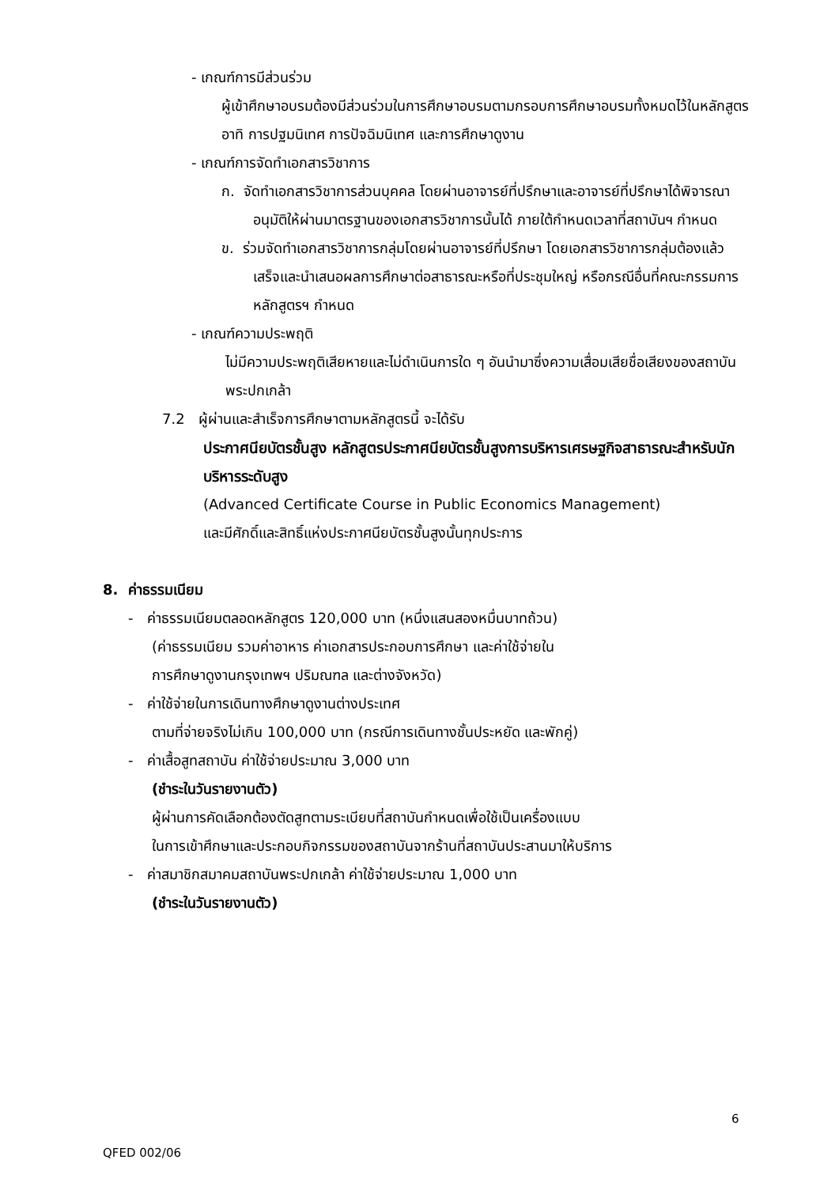- เกณฑ์การมีส่วนร่วม
ผู้เข้าศึกษาอบรมต้องมีส่วนร่วมในการศึกษาอบรมตามกรอบการศึกษาอบรมทั้งหมดไว้ในหลักสูตร อาทิ การปฐมนิเทศ การปัจฉิมนิเทศ และการศึกษาดูงาน
- เกณฑ์การจัดทำเอกสารวิชาการ
ก. จัดทำเอกสารวิชาการส่วนบุคคล โดยผ่านอาจารย์ที่ปรึกษาและอาจารย์ที่ปรึกษาได้พิจารณาอนุมัติให้ผ่านมาตรฐานของเอกสารวิชาการนั้นได้ ภายใต้กำหนดเวลาที่สถาบันฯ กำหนด
ข. ร่วมจัดทำเอกสารวิชาการกลุ่มโดยผ่านอาจารย์ที่ปรึกษา โดยเอกสารวิชาการกลุ่มต้องแล้วเสร็จและนำเสนอผลการศึกษาต่อสาธารณะหรือที่ประชุมใหญ่ หรือกรณีอื่นที่คณะกรรมการหลักสูตรฯ กำหนด
- เกณฑ์ความประพฤติ
ไม่มีความประพฤติเสียหายและไม่ดำเนินการใด ๆ อันนำมาซึ่งความเสื่อมเสียชื่อเสียงของสถาบันพระปกเกล้า
7.2 ผู้ผ่านและสำเร็จการศึกษาตามหลักสูตรนี้ จะได้รับ
ประกาศนียบัตรชั้นสูง หลักสูตรประกาศนียบัตรชั้นสูงการบริหารเศรษฐกิจสาธารณะสำหรับนักบริหารระดับสูง
(Advanced Certificate Course in Public Economics Management)
และมีศักดิ์และสิทธิ์แห่งประกาศนียบัตรชั้นสูงนั้นทุกประการ
8. ค่าธรรมเนียม
- ค่าธรรมเนียมตลอดหลักสูตร 120,000 บาท (หนึ่งแสนสองหมื่นบาทถ้วน)
(ค่าธรรมเนียม รวมค่าอาหาร ค่าเอกสารประกอบการศึกษา และค่าใช้จ่ายใน
การศึกษาดูงานกรุงเทพฯ ปริมณฑล และต่างจังหวัด)
- ค่าใช้จ่ายในการเดินทางศึกษาดูงานต่างประเทศ
ตามที่จ่ายจริงไม่เกิน 100,000 บาท (กรณีการเดินทางชั้นประหยัด และพักคู่)
- ค่าเสื้อสูทสถาบัน ค่าใช้จ่ายประมาณ 3,000 บาท
(ชำระในวันรายงานตัว)
ผู้ผ่านการคัดเลือกต้องตัดสูทตามระเบียบที่สถาบันกำหนดเพื่อใช้เป็นเครื่องแบบ
ในการเข้าศึกษาและประกอบกิจกรรมของสถาบันจากร้านที่สถาบันประสานมาให้บริการ
- ค่าสมาชิกสมาคมสถาบันพระปกเกล้า ค่าใช้จ่ายประมาณ 1,000 บาท
(ชำระในวันรายงานตัว)
6
QFED 002/06